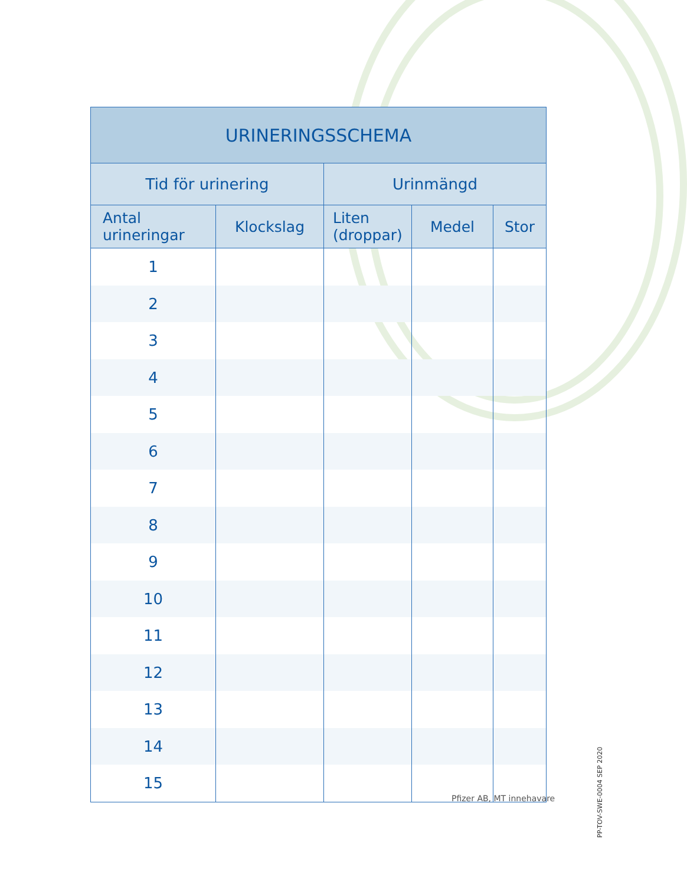| URINERINGSSCHEMA | | | | |
| --- | --- | --- | --- | --- |
| Tid för urinering | | Urinmängd | | |
| Antal urineringar | Klockslag | Liten (droppar) | Medel | Stor |
| 1 | | | | |
| 2 | | | | |
| 3 | | | | |
| 4 | | | | |
| 5 | | | | |
| 6 | | | | |
| 7 | | | | |
| 8 | | | | |
| 9 | | | | |
| 10 | | | | |
| 11 | | | | |
| 12 | | | | |
| 13 | | | | |
| 14 | | | | |
| 15 | | | | |
Pfizer AB, MT innehavare
PP-TOV-SWE-0004 SEP 2020